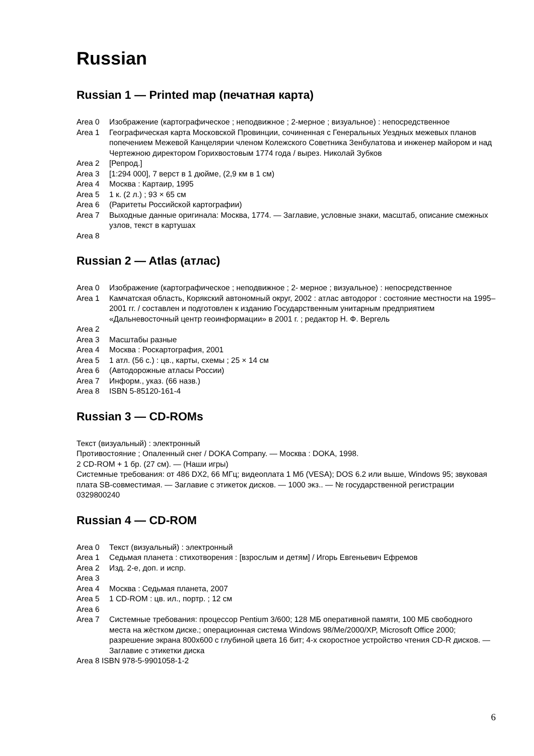Russian
Russian 1 — Printed map (печатная карта)
Area 0 Изображение (картографическое ; неподвижное ; 2-мерное ; визуальное) : непосредственное
Area 1 Географическая карта Московской Провинции, сочиненная с Генеральных Уездных межевых планов попечением Межевой Канцелярии членом Колежского Советника Зенбулатова и инженер майором и над Чертежною директором Горихвостовым 1774 года / вырез. Николай Зубков
Area 2 [Репрод.]
Area 3 [1:294 000], 7 верст в 1 дюйме, (2,9 км в 1 см)
Area 4 Москва : Картаир, 1995
Area 5 1 к. (2 л.) ; 93 × 65 см
Area 6 (Раритеты Российской картографии)
Area 7 Выходные данные оригинала: Москва, 1774. — Заглавие, условные знаки, масштаб, описание смежных узлов, текст в картушах
Area 8
Russian 2 — Atlas (атлас)
Area 0 Изображение (картографическое ; неподвижное ; 2- мерное ; визуальное) : непосредственное
Area 1 Камчатская область, Корякский автономный округ, 2002 : атлас автодорог : состояние местности на 1995–2001 гг. / составлен и подготовлен к изданию Государственным унитарным предприятием «Дальневосточный центр геоинформации» в 2001 г. ; редактор Н. Ф. Вергель
Area 2
Area 3 Масштабы разные
Area 4 Москва : Роскартография, 2001
Area 5 1 атл. (56 с.) : цв., карты, схемы ; 25 × 14 см
Area 6 (Автодорожные атласы России)
Area 7 Информ., указ. (66 назв.)
Area 8 ISBN 5-85120-161-4
Russian 3 — CD-ROMs
Текст (визуальный) : электронный
Противостояние ; Опаленный снег / DOKA Company. — Москва : DOKA, 1998.
2 CD-ROM + 1 бр. (27 см). — (Наши игры)
Системные требования: от 486 DX2, 66 МГц; видеоплата 1 Мб (VESA); DOS 6.2 или выше, Windows 95; звуковая плата SB-совместимая. — Заглавие с этикеток дисков. — 1000 экз.. — № государственной регистрации 0329800240
Russian 4 — CD-ROM
Area 0 Текст (визуальный) : электронный
Area 1 Седьмая планета : стихотворения : [взрослым и детям] / Игорь Евгеньевич Ефремов
Area 2 Изд. 2-е, доп. и испр.
Area 3
Area 4 Москва : Седьмая планета, 2007
Area 5 1 CD-ROM : цв. ил., портр. ; 12 см
Area 6
Area 7 Системные требования: процессор Pentium 3/600; 128 МБ оперативной памяти, 100 МБ свободного места на жёстком диске.; операционная система Windows 98/Me/2000/XP, Microsoft Office 2000; разрешение экрана 800x600 с глубиной цвета 16 бит; 4-х скоростное устройство чтения CD-R дисков. — Заглавие с этикетки диска
Area 8 ISBN 978-5-9901058-1-2
6